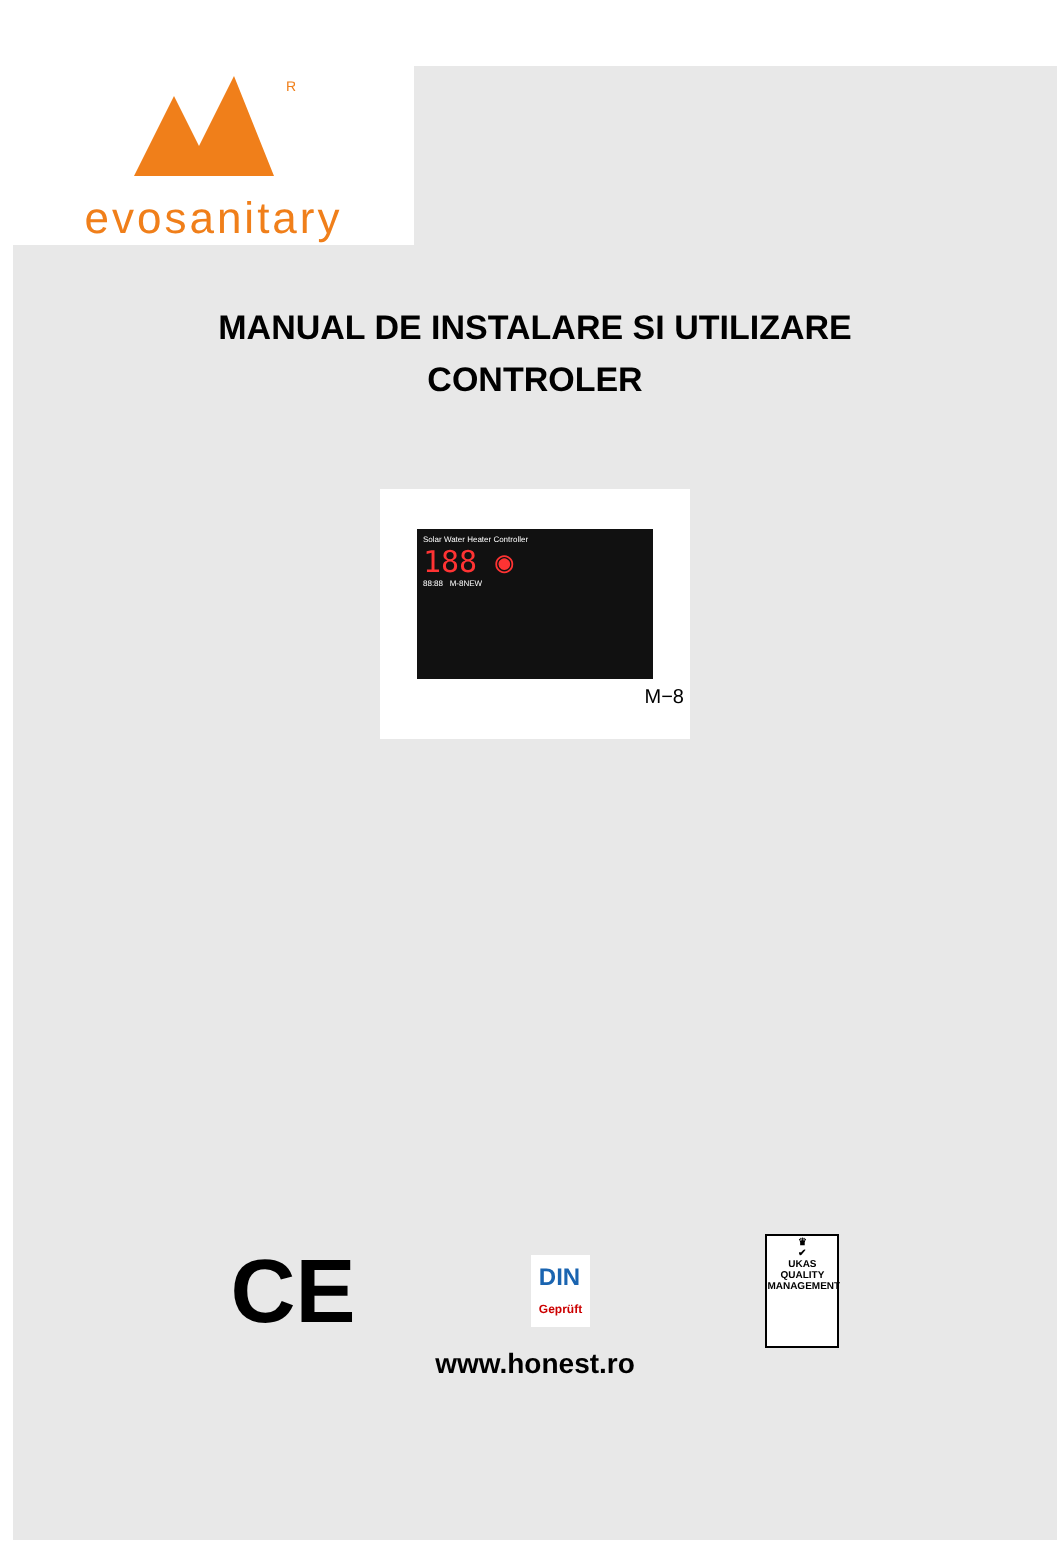R
evosanitary
MANUAL DE INSTALARE SI UTILIZARE
CONTROLER
Solar Water Heater Controller
188 ◉
88:88 M-8NEW
M−8
CE
DIN
Geprüft
♛
✔
UKAS
QUALITY MANAGEMENT
www.honest.ro